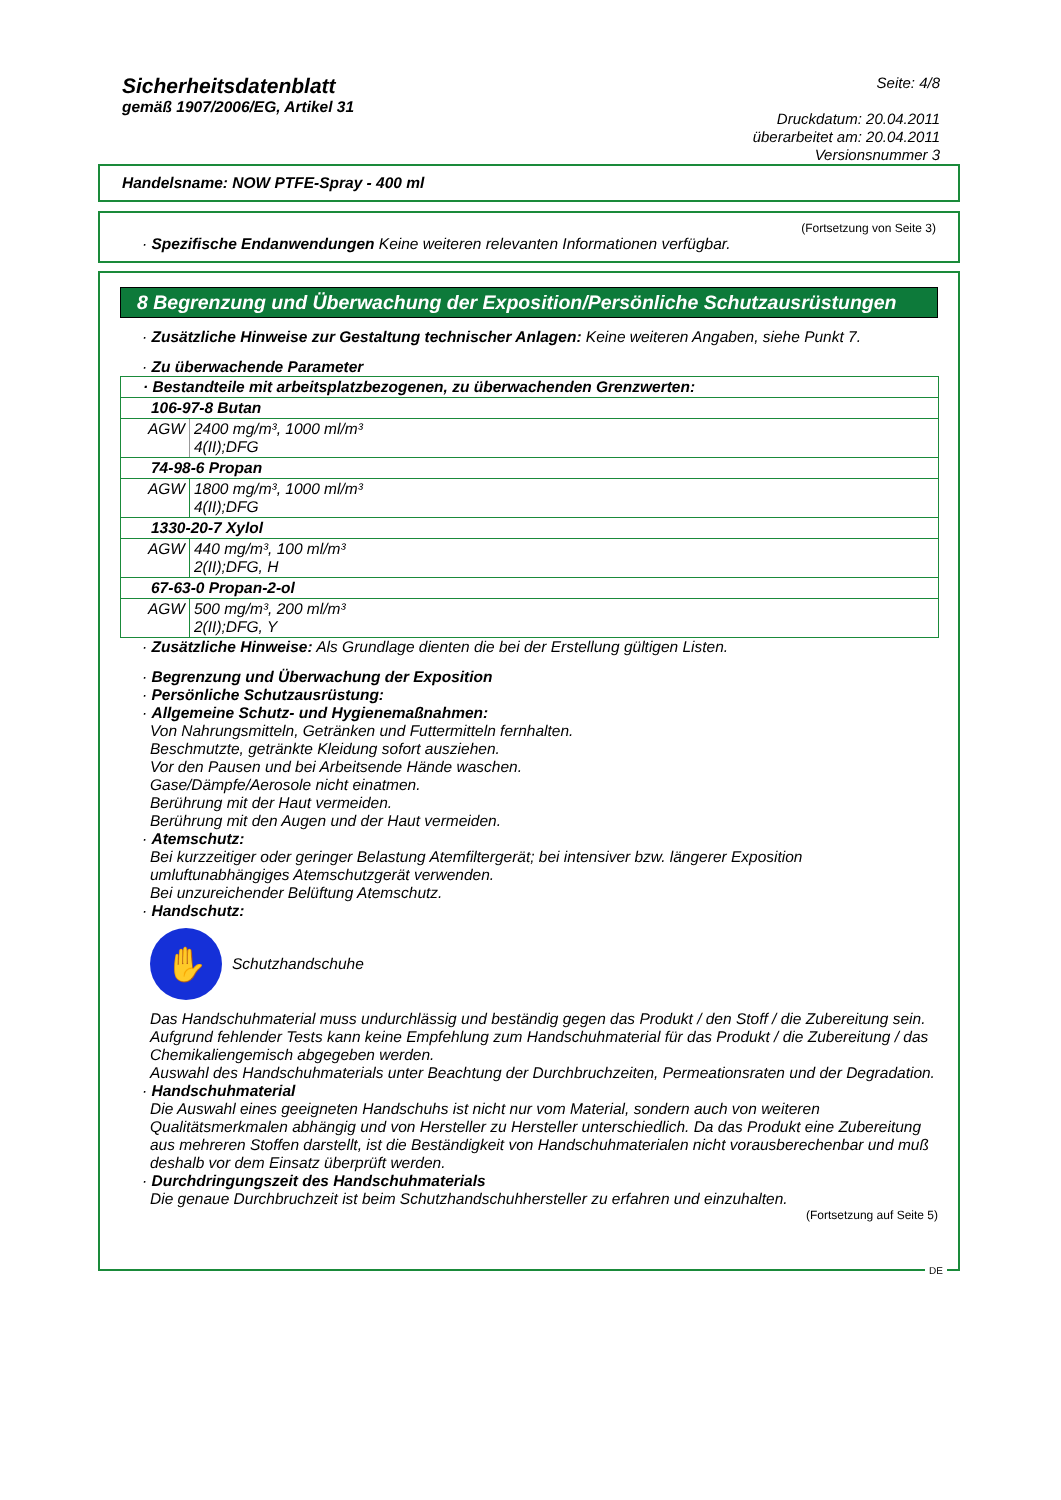Sicherheitsdatenblatt
gemäß 1907/2006/EG, Artikel 31
Seite: 4/8
Druckdatum: 20.04.2011
überarbeitet am: 20.04.2011
Versionsnummer 3
Handelsname: NOW PTFE-Spray - 400 ml
(Fortsetzung von Seite 3)
· Spezifische Endanwendungen Keine weiteren relevanten Informationen verfügbar.
8 Begrenzung und Überwachung der Exposition/Persönliche Schutzausrüstungen
· Zusätzliche Hinweise zur Gestaltung technischer Anlagen: Keine weiteren Angaben, siehe Punkt 7.
· Zu überwachende Parameter
| · Bestandteile mit arbeitsplatzbezogenen, zu überwachenden Grenzwerten: | |
| 106-97-8 Butan | |
| AGW | 2400 mg/m³, 1000 ml/m³ 4(II);DFG |
| 74-98-6 Propan | |
| AGW | 1800 mg/m³, 1000 ml/m³ 4(II);DFG |
| 1330-20-7 Xylol | |
| AGW | 440 mg/m³, 100 ml/m³ 2(II);DFG, H |
| 67-63-0 Propan-2-ol | |
| AGW | 500 mg/m³, 200 ml/m³ 2(II);DFG, Y |
· Zusätzliche Hinweise: Als Grundlage dienten die bei der Erstellung gültigen Listen.
· Begrenzung und Überwachung der Exposition
· Persönliche Schutzausrüstung:
· Allgemeine Schutz- und Hygienemaßnahmen:
Von Nahrungsmitteln, Getränken und Futtermitteln fernhalten.
Beschmutzte, getränkte Kleidung sofort ausziehen.
Vor den Pausen und bei Arbeitsende Hände waschen.
Gase/Dämpfe/Aerosole nicht einatmen.
Berührung mit der Haut vermeiden.
Berührung mit den Augen und der Haut vermeiden.
· Atemschutz:
Bei kurzzeitiger oder geringer Belastung Atemfiltergerät; bei intensiver bzw. längerer Exposition umluftunabhängiges Atemschutzgerät verwenden.
Bei unzureichender Belüftung Atemschutz.
· Handschutz:
✋
Schutzhandschuhe
Das Handschuhmaterial muss undurchlässig und beständig gegen das Produkt / den Stoff / die Zubereitung sein.
Aufgrund fehlender Tests kann keine Empfehlung zum Handschuhmaterial für das Produkt / die Zubereitung / das Chemikaliengemisch abgegeben werden.
Auswahl des Handschuhmaterials unter Beachtung der Durchbruchzeiten, Permeationsraten und der Degradation.
· Handschuhmaterial
Die Auswahl eines geeigneten Handschuhs ist nicht nur vom Material, sondern auch von weiteren Qualitätsmerkmalen abhängig und von Hersteller zu Hersteller unterschiedlich. Da das Produkt eine Zubereitung aus mehreren Stoffen darstellt, ist die Beständigkeit von Handschuhmaterialen nicht vorausberechenbar und muß deshalb vor dem Einsatz überprüft werden.
· Durchdringungszeit des Handschuhmaterials
Die genaue Durchbruchzeit ist beim Schutzhandschuhhersteller zu erfahren und einzuhalten.
(Fortsetzung auf Seite 5)
DE